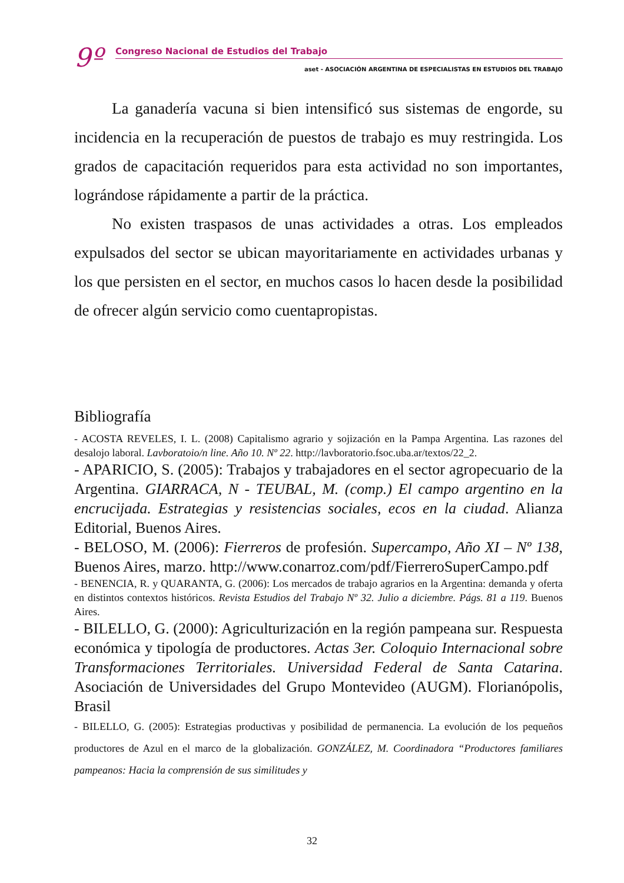9º
Congreso Nacional de Estudios del Trabajo
aset - ASOCIACIÓN ARGENTINA DE ESPECIALISTAS EN ESTUDIOS DEL TRABAJO
La ganadería vacuna si bien intensificó sus sistemas de engorde, su incidencia en la recuperación de puestos de trabajo es muy restringida. Los grados de capacitación requeridos para esta actividad no son importantes, lográndose rápidamente a partir de la práctica.
No existen traspasos de unas actividades a otras. Los empleados expulsados del sector se ubican mayoritariamente en actividades urbanas y los que persisten en el sector, en muchos casos lo hacen desde la posibilidad de ofrecer algún servicio como cuentapropistas.
Bibliografía
- ACOSTA REVELES, I. L. (2008) Capitalismo agrario y sojización en la Pampa Argentina. Las razones del desalojo laboral. Lavboratoio/n line. Año 10. Nº 22. http://lavboratorio.fsoc.uba.ar/textos/22_2.
- APARICIO, S. (2005): Trabajos y trabajadores en el sector agropecuario de la Argentina. GIARRACA, N - TEUBAL, M. (comp.) El campo argentino en la encrucijada. Estrategias y resistencias sociales, ecos en la ciudad. Alianza Editorial, Buenos Aires.
- BELOSO, M. (2006): Fierreros de profesión. Supercampo, Año XI – Nº 138, Buenos Aires, marzo. http://www.conarroz.com/pdf/FierreroSuperCampo.pdf
- BENENCIA, R. y QUARANTA, G. (2006): Los mercados de trabajo agrarios en la Argentina: demanda y oferta en distintos contextos históricos. Revista Estudios del Trabajo Nº 32. Julio a diciembre. Págs. 81 a 119. Buenos Aires.
- BILELLO, G. (2000): Agriculturización en la región pampeana sur. Respuesta económica y tipología de productores. Actas 3er. Coloquio Internacional sobre Transformaciones Territoriales. Universidad Federal de Santa Catarina. Asociación de Universidades del Grupo Montevideo (AUGM). Florianópolis, Brasil
- BILELLO, G. (2005): Estrategias productivas y posibilidad de permanencia. La evolución de los pequeños productores de Azul en el marco de la globalización. GONZÁLEZ, M. Coordinadora “Productores familiares pampeanos: Hacia la comprensión de sus similitudes y
32